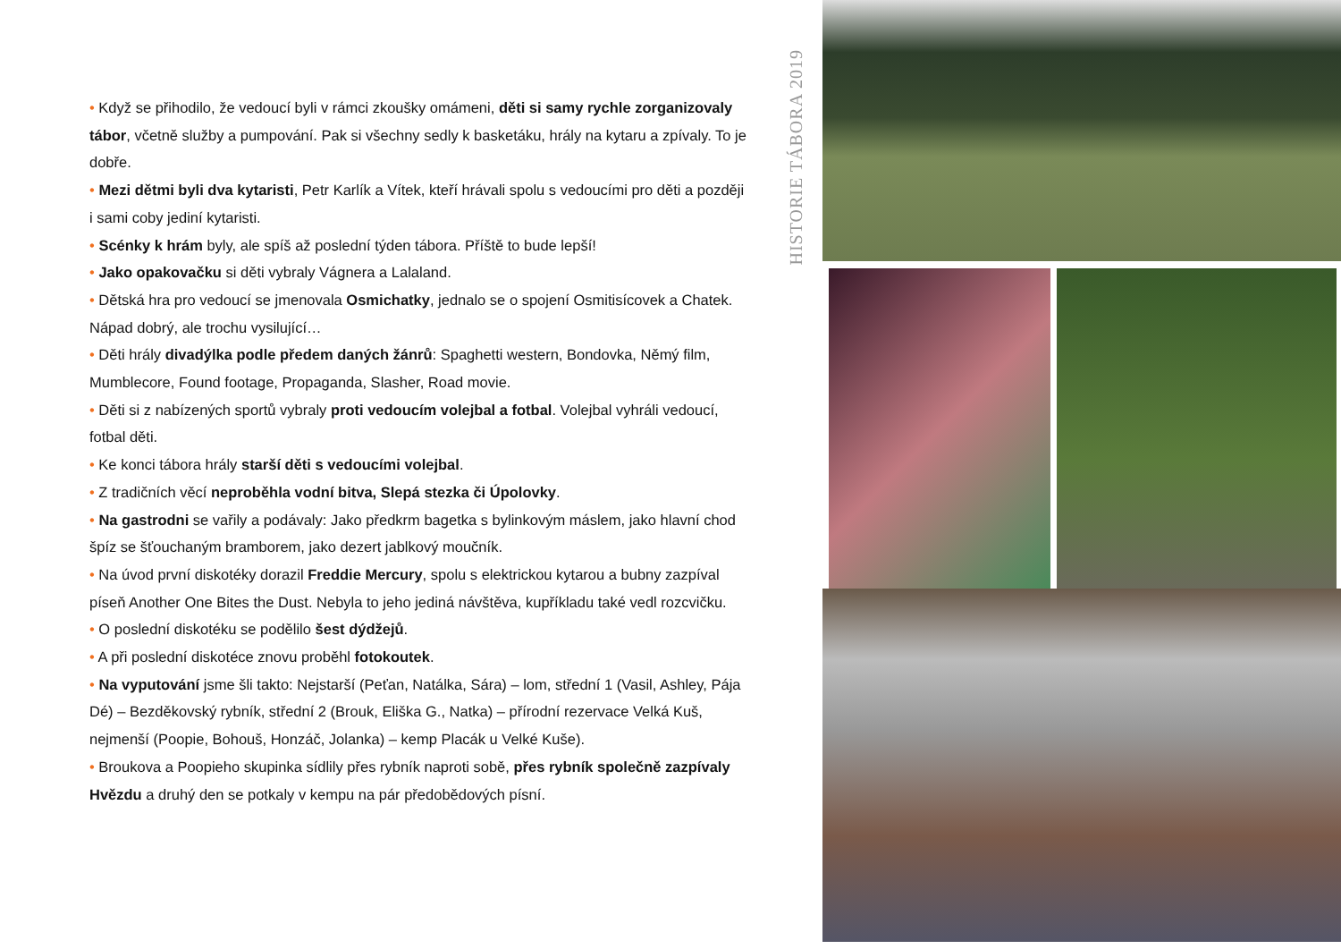• Když se přihodilo, že vedoucí byli v rámci zkoušky omámeni, děti si samy rychle zorganizovaly tábor, včetně služby a pumpování. Pak si všechny sedly k basketáku, hrály na kytaru a zpívaly. To je dobře.
• Mezi dětmi byli dva kytaristi, Petr Karlík a Vítek, kteří hrávali spolu s vedoucími pro děti a později i sami coby jediní kytaristi.
• Scénky k hrám byly, ale spíš až poslední týden tábora. Příště to bude lepší!
• Jako opakovačku si děti vybraly Vágnera a Lalaland.
• Dětská hra pro vedoucí se jmenovala Osmichatky, jednalo se o spojení Osmitisícovek a Chatek. Nápad dobrý, ale trochu vysilující…
• Děti hrály divadýlka podle předem daných žánrů: Spaghetti western, Bondovka, Němý film, Mumblecore, Found footage, Propaganda, Slasher, Road movie.
• Děti si z nabízených sportů vybraly proti vedoucím volejbal a fotbal. Volejbal vyhráli vedoucí, fotbal děti.
• Ke konci tábora hrály starší děti s vedoucími volejbal.
• Z tradičních věcí neproběhla vodní bitva, Slepá stezka či Úpolovky.
• Na gastrodni se vařily a podávaly: Jako předkrm bagetka s bylinkovým máslem, jako hlavní chod špíz se šťouchaným bramborem, jako dezert jablkový moučník.
• Na úvod první diskotéky dorazil Freddie Mercury, spolu s elektrickou kytarou a bubny zazpíval píseň Another One Bites the Dust. Nebyla to jeho jediná návštěva, kupříkladu také vedl rozcvičku.
• O poslední diskotéku se podělilo šest dýdžejů.
• A při poslední diskotéce znovu proběhl fotokoutek.
• Na vyputování jsme šli takto: Nejstarší (Peťan, Natálka, Sára) – lom, střední 1 (Vasil, Ashley, Pája Dé) – Bezděkovský rybník, střední 2 (Brouk, Eliška G., Natka) – přírodní rezervace Velká Kuš, nejmenší (Poopie, Bohouš, Honzáč, Jolanka) – kemp Placák u Velké Kuše).
• Broukova a Poopieho skupinka sídlily přes rybník naproti sobě, přes rybník společně zazpívaly Hvězdu a druhý den se potkaly v kempu na pár předobědových písní.
HISTORIE TÁBORA 2019